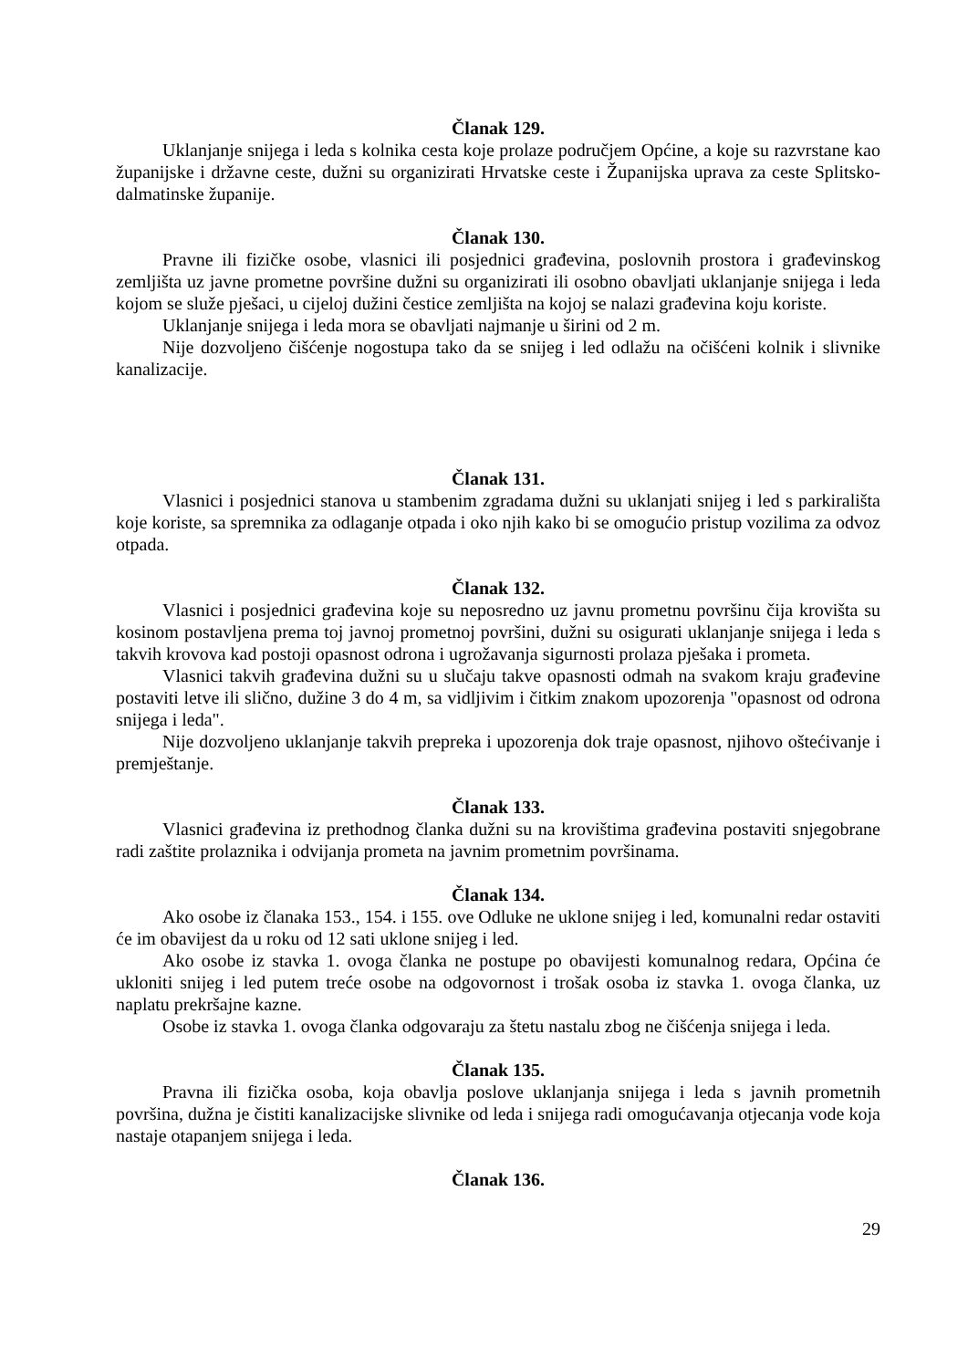Članak 129.
Uklanjanje snijega i leda s kolnika cesta koje prolaze područjem Općine, a koje su razvrstane kao županijske i državne ceste, dužni su organizirati Hrvatske ceste i Županijska uprava za ceste Splitsko-dalmatinske županije.
Članak 130.
Pravne ili fizičke osobe, vlasnici ili posjednici građevina, poslovnih prostora i građevinskog zemljišta uz javne prometne površine dužni su organizirati ili osobno obavljati uklanjanje snijega i leda kojom se služe pješaci, u cijeloj dužini čestice zemljišta na kojoj se nalazi građevina koju koriste.
Uklanjanje snijega i leda mora se obavljati najmanje u širini od 2 m.
Nije dozvoljeno čišćenje nogostupa tako da se snijeg i led odlažu na očišćeni kolnik i slivnike kanalizacije.
Članak 131.
Vlasnici i posjednici stanova u stambenim zgradama dužni su uklanjati snijeg i led s parkirališta koje koriste, sa spremnika za odlaganje otpada i oko njih kako bi se omogućio pristup vozilima za odvoz otpada.
Članak 132.
Vlasnici i posjednici građevina koje su neposredno uz javnu prometnu površinu čija krovišta su kosinom postavljena prema toj javnoj prometnoj površini, dužni su osigurati uklanjanje snijega i leda s takvih krovova kad postoji opasnost odrona i ugrožavanja sigurnosti prolaza pješaka i prometa.
Vlasnici takvih građevina dužni su u slučaju takve opasnosti odmah na svakom kraju građevine postaviti letve ili slično, dužine 3 do 4 m, sa vidljivim i čitkim znakom upozorenja "opasnost od odrona snijega i leda".
Nije dozvoljeno uklanjanje takvih prepreka i upozorenja dok traje opasnost, njihovo oštećivanje i premještanje.
Članak 133.
Vlasnici građevina iz prethodnog članka dužni su na krovištima građevina postaviti snjegobrane radi zaštite prolaznika i odvijanja prometa na javnim prometnim površinama.
Članak 134.
Ako osobe iz članaka 153., 154. i 155. ove Odluke ne uklone snijeg i led, komunalni redar ostaviti će im obavijest da u roku od 12 sati uklone snijeg i led.
Ako osobe iz stavka 1. ovoga članka ne postupe po obavijesti komunalnog redara, Općina će ukloniti snijeg i led putem treće osobe na odgovornost i trošak osoba iz stavka 1. ovoga članka, uz naplatu prekršajne kazne.
Osobe iz stavka 1. ovoga članka odgovaraju za štetu nastalu zbog ne čišćenja snijega i leda.
Članak 135.
Pravna ili fizička osoba, koja obavlja poslove uklanjanja snijega i leda s javnih prometnih površina, dužna je čistiti kanalizacijske slivnike od leda i snijega radi omogućavanja otjecanja vode koja nastaje otapanjem snijega i leda.
Članak 136.
29